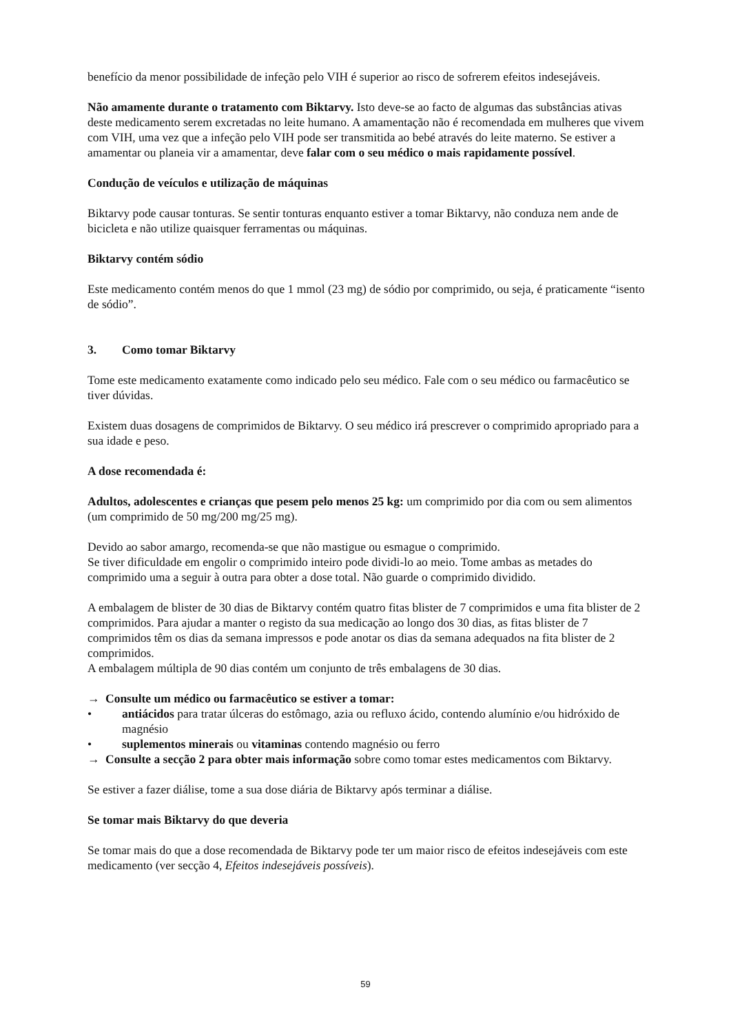benefício da menor possibilidade de infeção pelo VIH é superior ao risco de sofrerem efeitos indesejáveis.
Não amamente durante o tratamento com Biktarvy. Isto deve-se ao facto de algumas das substâncias ativas deste medicamento serem excretadas no leite humano. A amamentação não é recomendada em mulheres que vivem com VIH, uma vez que a infeção pelo VIH pode ser transmitida ao bebé através do leite materno. Se estiver a amamentar ou planeia vir a amamentar, deve falar com o seu médico o mais rapidamente possível.
Condução de veículos e utilização de máquinas
Biktarvy pode causar tonturas. Se sentir tonturas enquanto estiver a tomar Biktarvy, não conduza nem ande de bicicleta e não utilize quaisquer ferramentas ou máquinas.
Biktarvy contém sódio
Este medicamento contém menos do que 1 mmol (23 mg) de sódio por comprimido, ou seja, é praticamente “isento de sódio”.
3. Como tomar Biktarvy
Tome este medicamento exatamente como indicado pelo seu médico. Fale com o seu médico ou farmacêutico se tiver dúvidas.
Existem duas dosagens de comprimidos de Biktarvy. O seu médico irá prescrever o comprimido apropriado para a sua idade e peso.
A dose recomendada é:
Adultos, adolescentes e crianças que pesem pelo menos 25 kg: um comprimido por dia com ou sem alimentos (um comprimido de 50 mg/200 mg/25 mg).
Devido ao sabor amargo, recomenda-se que não mastigue ou esmague o comprimido.
Se tiver dificuldade em engolir o comprimido inteiro pode dividi-lo ao meio. Tome ambas as metades do comprimido uma a seguir à outra para obter a dose total. Não guarde o comprimido dividido.
A embalagem de blister de 30 dias de Biktarvy contém quatro fitas blister de 7 comprimidos e uma fita blister de 2 comprimidos. Para ajudar a manter o registo da sua medicação ao longo dos 30 dias, as fitas blister de 7 comprimidos têm os dias da semana impressos e pode anotar os dias da semana adequados na fita blister de 2 comprimidos.
A embalagem múltipla de 90 dias contém um conjunto de três embalagens de 30 dias.
→ Consulte um médico ou farmacêutico se estiver a tomar:
• antiácidos para tratar úlceras do estômago, azia ou refluxo ácido, contendo alumínio e/ou hidróxido de magnésio
• suplementos minerais ou vitaminas contendo magnésio ou ferro
→ Consulte a secção 2 para obter mais informação sobre como tomar estes medicamentos com Biktarvy.
Se estiver a fazer diálise, tome a sua dose diária de Biktarvy após terminar a diálise.
Se tomar mais Biktarvy do que deveria
Se tomar mais do que a dose recomendada de Biktarvy pode ter um maior risco de efeitos indesejáveis com este medicamento (ver secção 4, Efeitos indesejáveis possíveis).
59